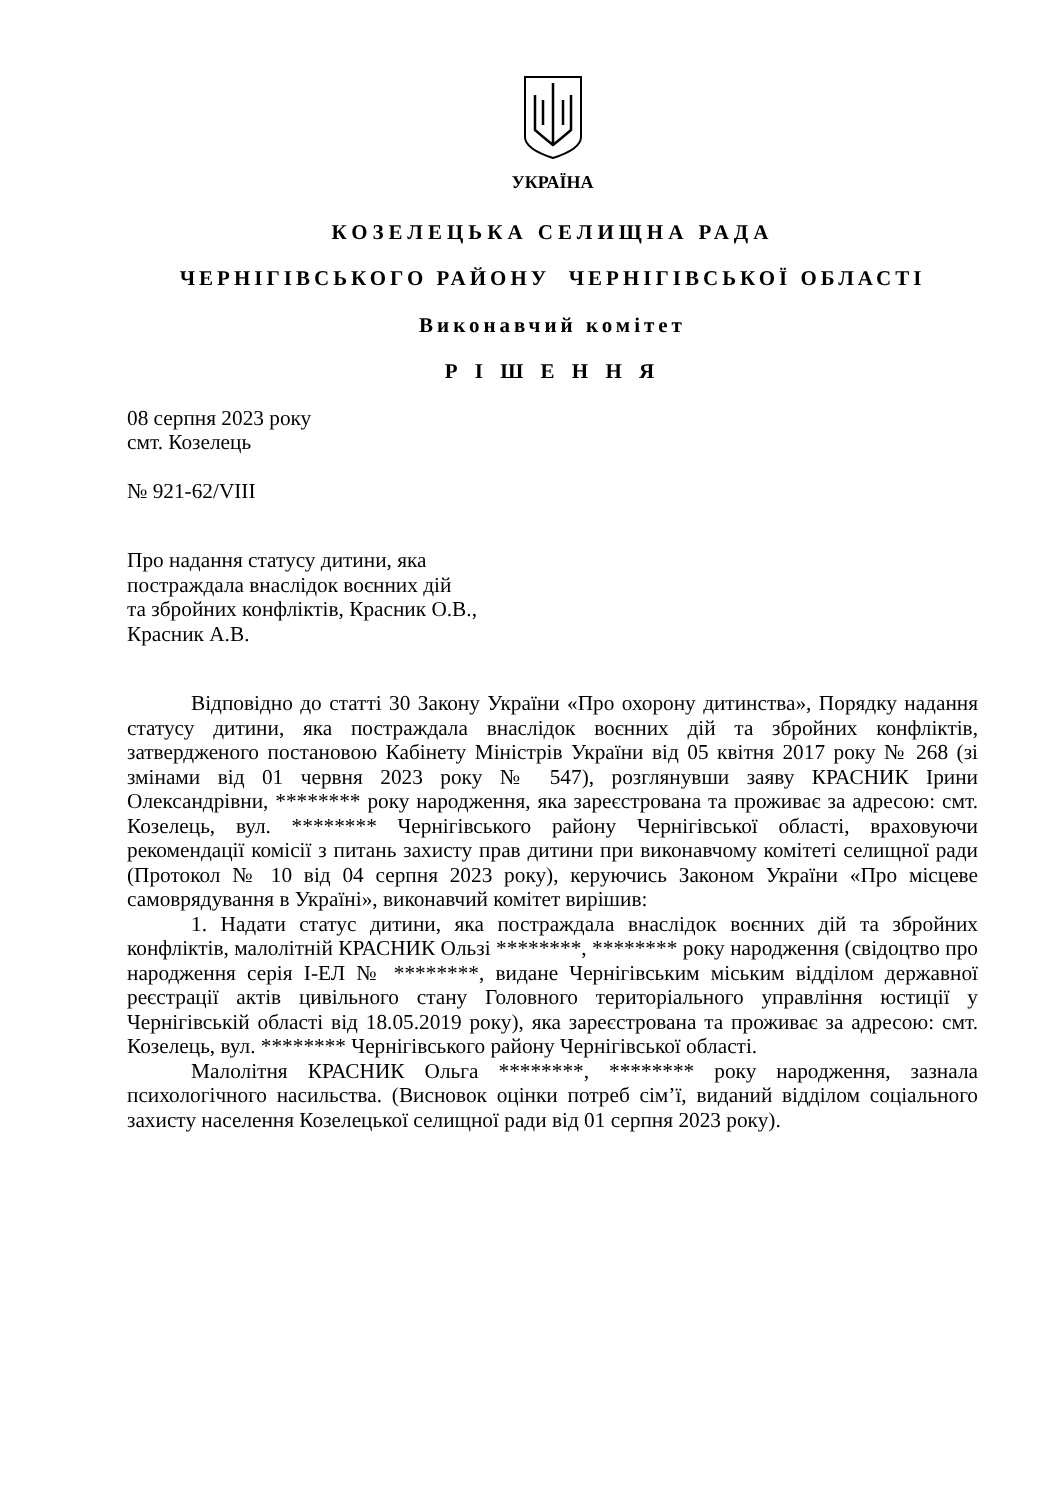УКРАЇНА
КОЗЕЛЕЦЬКА СЕЛИЩНА РАДА
ЧЕРНІГІВСЬКОГО РАЙОНУ ЧЕРНІГІВСЬКОЇ ОБЛАСТІ
Виконавчий комітет
Р І Ш Е Н Н Я
08 серпня 2023 року
смт. Козелець
№ 921-62/VIII
Про надання статусу дитини, яка
постраждала внаслідок воєнних дій
та збройних конфліктів, Красник О.В.,
Красник А.В.
Відповідно до статті 30 Закону України «Про охорону дитинства», Порядку надання статусу дитини, яка постраждала внаслідок воєнних дій та збройних конфліктів, затвердженого постановою Кабінету Міністрів України від 05 квітня 2017 року № 268 (зі змінами від 01 червня 2023 року № 547), розглянувши заяву КРАСНИК Ірини Олександрівни, ******** року народження, яка зареєстрована та проживає за адресою: смт. Козелець, вул. ******** Чернігівського району Чернігівської області, враховуючи рекомендації комісії з питань захисту прав дитини при виконавчому комітеті селищної ради (Протокол № 10 від 04 серпня 2023 року), керуючись Законом України «Про місцеве самоврядування в Україні», виконавчий комітет вирішив:
1. Надати статус дитини, яка постраждала внаслідок воєнних дій та збройних конфліктів, малолітній КРАСНИК Ользі ********, ******** року народження (свідоцтво про народження серія І-ЕЛ № ********, видане Чернігівським міським відділом державної реєстрації актів цивільного стану Головного територіального управління юстиції у Чернігівській області від 18.05.2019 року), яка зареєстрована та проживає за адресою: смт. Козелець, вул. ******** Чернігівського району Чернігівської області.
Малолітня КРАСНИК Ольга ********, ******** року народження, зазнала психологічного насильства. (Висновок оцінки потреб сім’ї, виданий відділом соціального захисту населення Козелецької селищної ради від 01 серпня 2023 року).